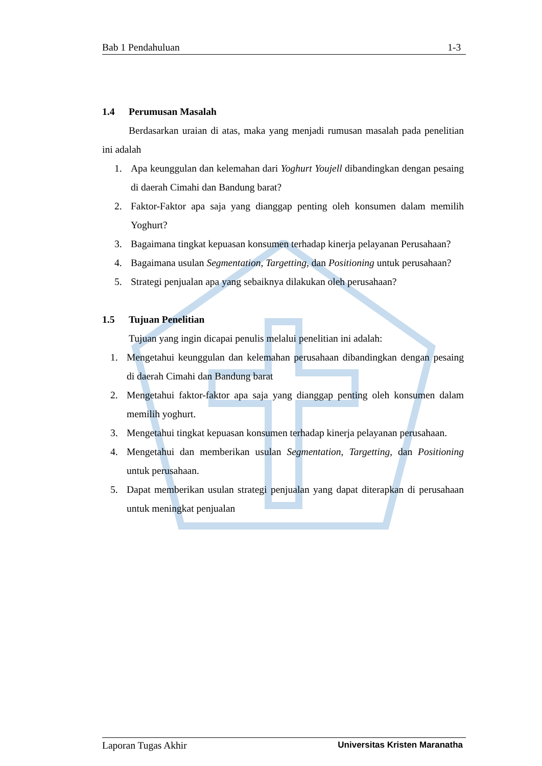Bab 1 Pendahuluan 1-3
1.4 Perumusan Masalah
Berdasarkan uraian di atas, maka yang menjadi rumusan masalah pada penelitian ini adalah
1. Apa keunggulan dan kelemahan dari Yoghurt Youjell dibandingkan dengan pesaing di daerah Cimahi dan Bandung barat?
2. Faktor-Faktor apa saja yang dianggap penting oleh konsumen dalam memilih Yoghurt?
3. Bagaimana tingkat kepuasan konsumen terhadap kinerja pelayanan Perusahaan?
4. Bagaimana usulan Segmentation, Targetting, dan Positioning untuk perusahaan?
5. Strategi penjualan apa yang sebaiknya dilakukan oleh perusahaan?
1.5 Tujuan Penelitian
Tujuan yang ingin dicapai penulis melalui penelitian ini adalah:
1. Mengetahui keunggulan dan kelemahan perusahaan dibandingkan dengan pesaing di daerah Cimahi dan Bandung barat
2. Mengetahui faktor-faktor apa saja yang dianggap penting oleh konsumen dalam memilih yoghurt.
3. Mengetahui tingkat kepuasan konsumen terhadap kinerja pelayanan perusahaan.
4. Mengetahui dan memberikan usulan Segmentation, Targetting, dan Positioning untuk perusahaan.
5. Dapat memberikan usulan strategi penjualan yang dapat diterapkan di perusahaan untuk meningkat penjualan
Laporan Tugas Akhir Universitas Kristen Maranatha